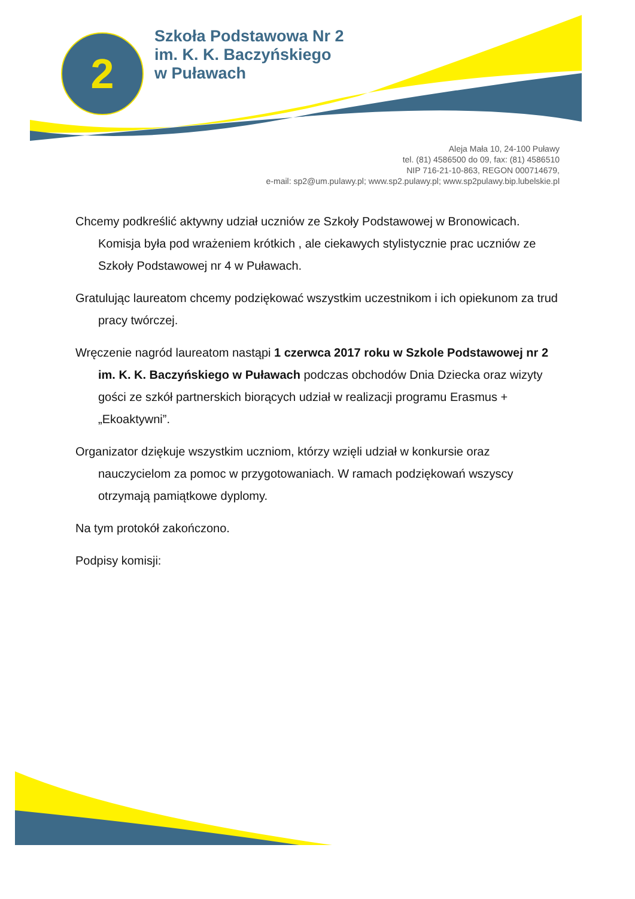2
Szkoła Podstawowa Nr 2
im. K. K. Baczyńskiego
w Puławach
Aleja Mała 10, 24-100 Puławy
tel. (81) 4586500 do 09, fax: (81) 4586510
NIP 716-21-10-863, REGON 000714679,
e-mail: sp2@um.pulawy.pl; www.sp2.pulawy.pl; www.sp2pulawy.bip.lubelskie.pl
Chcemy podkreślić aktywny udział uczniów ze Szkoły Podstawowej w Bronowicach. Komisja była pod wrażeniem krótkich , ale ciekawych stylistycznie prac uczniów ze Szkoły Podstawowej nr 4 w Puławach.
Gratulując laureatom chcemy podziękować wszystkim uczestnikom i ich opiekunom za trud pracy twórczej.
Wręczenie nagród laureatom nastąpi 1 czerwca 2017 roku w Szkole Podstawowej nr 2 im. K. K. Baczyńskiego w Puławach podczas obchodów Dnia Dziecka oraz wizyty gości ze szkół partnerskich biorących udział w realizacji programu Erasmus + „Ekoaktywni”.
Organizator dziękuje wszystkim uczniom, którzy wzięli udział w konkursie oraz nauczycielom za pomoc w przygotowaniach. W ramach podziękowań wszyscy otrzymają pamiątkowe dyplomy.
Na tym protokół zakończono.
Podpisy komisji: